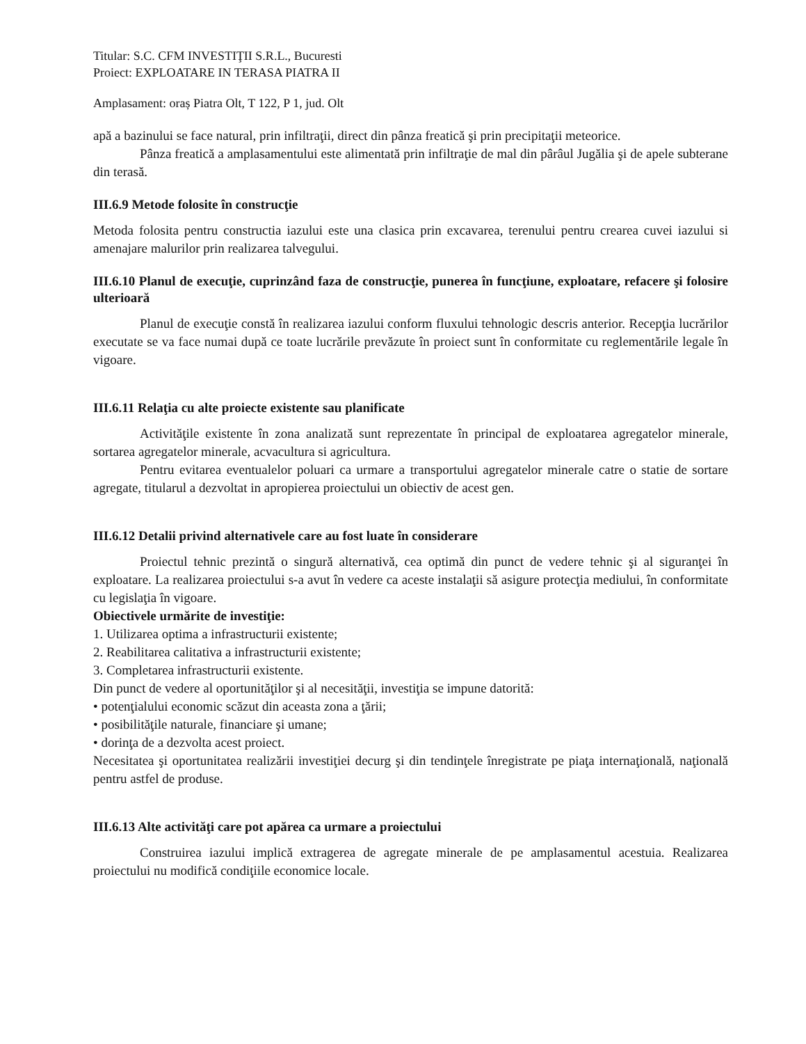Titular: S.C. CFM INVESTIŢII S.R.L., Bucuresti
Proiect: EXPLOATARE IN TERASA PIATRA II
Amplasament: oraș Piatra Olt, T 122, P 1, jud. Olt
apă a bazinului se face natural, prin infiltraţii, direct din pânza freatică şi prin precipitaţii meteorice.
Pânza freatică a amplasamentului este alimentată prin infiltraţie de mal din pârâul Jugălia şi de apele subterane din terasă.
III.6.9 Metode folosite în construcţie
Metoda folosita pentru constructia iazului este una clasica prin excavarea, terenului pentru crearea cuvei iazului si amenajare malurilor prin realizarea talvegului.
III.6.10 Planul de execuţie, cuprinzând faza de construcţie, punerea în funcţiune, exploatare, refacere şi folosire ulterioară
Planul de execuţie constă în realizarea iazului conform fluxului tehnologic descris anterior. Recepţia lucrărilor executate se va face numai după ce toate lucrările prevăzute în proiect sunt în conformitate cu reglementările legale în vigoare.
III.6.11 Relaţia cu alte proiecte existente sau planificate
Activităţile existente în zona analizată sunt reprezentate în principal de exploatarea agregatelor minerale, sortarea agregatelor minerale, acvacultura si agricultura.
Pentru evitarea eventualelor poluari ca urmare a transportului agregatelor minerale catre o statie de sortare agregate, titularul a dezvoltat in apropierea proiectului un obiectiv de acest gen.
III.6.12 Detalii privind alternativele care au fost luate în considerare
Proiectul tehnic prezintă o singură alternativă, cea optimă din punct de vedere tehnic şi al siguranţei în exploatare. La realizarea proiectului s-a avut în vedere ca aceste instalaţii să asigure protecţia mediului, în conformitate cu legislaţia în vigoare.
Obiectivele urmărite de investiţie:
1. Utilizarea optima a infrastructurii existente;
2. Reabilitarea calitativa a infrastructurii existente;
3. Completarea infrastructurii existente.
Din punct de vedere al oportunităţilor şi al necesităţii, investiţia se impune datorită:
• potenţialului economic scăzut din aceasta zona a ţării;
• posibilităţile naturale, financiare şi umane;
• dorinţa de a dezvolta acest proiect.
Necesitatea şi oportunitatea realizării investiţiei decurg şi din tendinţele înregistrate pe piaţa internaţională, naţională pentru astfel de produse.
III.6.13 Alte activităţi care pot apărea ca urmare a proiectului
Construirea iazului implică extragerea de agregate minerale de pe amplasamentul acestuia. Realizarea proiectului nu modifică condiţiile economice locale.